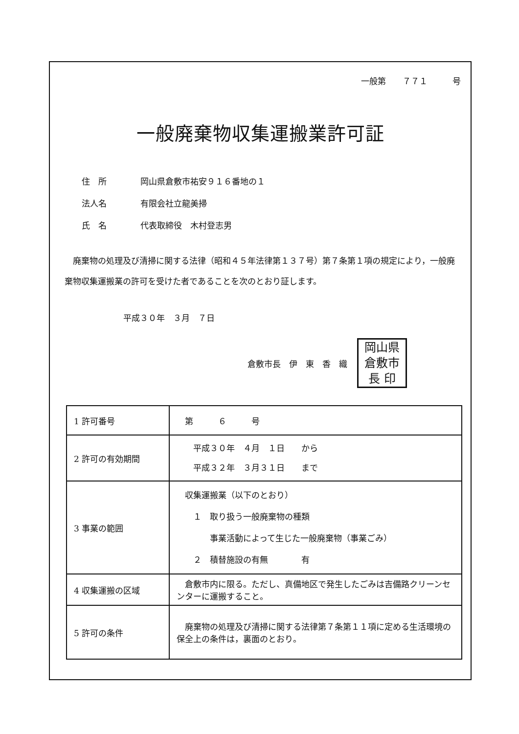一般第　　７７１　　　号
一般廃棄物収集運搬業許可証
住　所 岡山県倉敷市祐安９１６番地の１
法人名 有限会社立龍美掃
氏　名 代表取締役　木村登志男
廃棄物の処理及び清掃に関する法律（昭和４５年法律第１３７号）第７条第１項の規定により，一般廃棄物収集運搬業の許可を受けた者であることを次のとおり証します。
平成３０年　３月　７日
倉敷市長　伊　東　香　織
岡山県
倉敷市
長 印
| 1 許可番号 | 第 ６ 号 |
| 2 許可の有効期間 | 平成３０年 ４月 １日 から 平成３２年 ３月３１日 まで |
| 3 事業の範囲 | 収集運搬業（以下のとおり） １ 取り扱う一般廃棄物の種類 事業活動によって生じた一般廃棄物（事業ごみ） ２ 積替施設の有無 有 |
| 4 収集運搬の区域 | 倉敷市内に限る。ただし、真備地区で発生したごみは吉備路クリーンセンターに運搬すること。 |
| 5 許可の条件 | 廃棄物の処理及び清掃に関する法律第７条第１１項に定める生活環境の保全上の条件は，裏面のとおり。 |